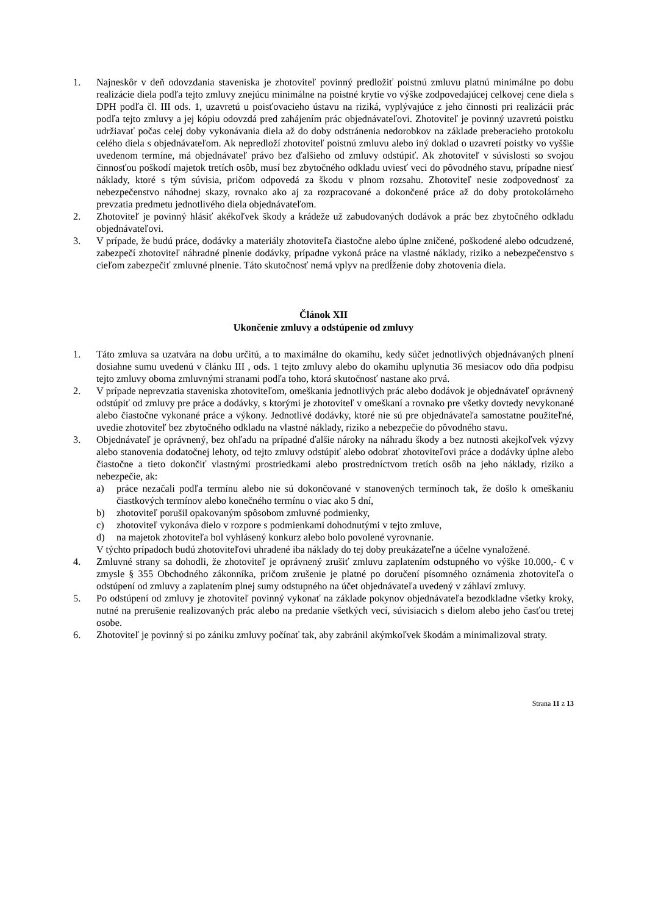1. Najneskôr v deň odovzdania staveniska je zhotoviteľ povinný predložiť poistnú zmluvu platnú minimálne po dobu realizácie diela podľa tejto zmluvy znejúcu minimálne na poistné krytie vo výške zodpovedajúcej celkovej cene diela s DPH podľa čl. III ods. 1, uzavretú u poisťovacieho ústavu na riziká, vyplývajúce z jeho činnosti pri realizácii prác podľa tejto zmluvy a jej kópiu odovzdá pred zahájením prác objednávateľovi. Zhotoviteľ je povinný uzavretú poistku udržiavať počas celej doby vykonávania diela až do doby odstránenia nedorobkov na základe preberacieho protokolu celého diela s objednávateľom. Ak nepredloží zhotoviteľ poistnú zmluvu alebo iný doklad o uzavretí poistky vo vyššie uvedenom termíne, má objednávateľ právo bez ďalšieho od zmluvy odstúpiť. Ak zhotoviteľ v súvislosti so svojou činnosťou poškodí majetok tretích osôb, musí bez zbytočného odkladu uviesť veci do pôvodného stavu, prípadne niesť náklady, ktoré s tým súvisia, pričom odpovedá za škodu v plnom rozsahu. Zhotoviteľ nesie zodpovednosť za nebezpečenstvo náhodnej skazy, rovnako ako aj za rozpracované a dokončené práce až do doby protokolárneho prevzatia predmetu jednotlivého diela objednávateľom.
2. Zhotoviteľ je povinný hlásiť akékoľvek škody a krádeže už zabudovaných dodávok a prác bez zbytočného odkladu objednávateľovi.
3. V prípade, že budú práce, dodávky a materiály zhotoviteľa čiastočne alebo úplne zničené, poškodené alebo odcudzené, zabezpečí zhotoviteľ náhradné plnenie dodávky, prípadne vykoná práce na vlastné náklady, riziko a nebezpečenstvo s cieľom zabezpečiť zmluvné plnenie. Táto skutočnosť nemá vplyv na predĺženie doby zhotovenia diela.
Článok XII
Ukončenie zmluvy a odstúpenie od zmluvy
1. Táto zmluva sa uzatvára na dobu určitú, a to maximálne do okamihu, kedy súčet jednotlivých objednávaných plnení dosiahne sumu uvedenú v článku III , ods. 1 tejto zmluvy alebo do okamihu uplynutia 36 mesiacov odo dňa podpisu tejto zmluvy oboma zmluvnými stranami podľa toho, ktorá skutočnosť nastane ako prvá.
2. V prípade neprevzatia staveniska zhotoviteľom, omeškania jednotlivých prác alebo dodávok je objednávateľ oprávnený odstúpiť od zmluvy pre práce a dodávky, s ktorými je zhotoviteľ v omeškaní a rovnako pre všetky dovtedy nevykonané alebo čiastočne vykonané práce a výkony. Jednotlivé dodávky, ktoré nie sú pre objednávateľa samostatne použiteľné, uvedie zhotoviteľ bez zbytočného odkladu na vlastné náklady, riziko a nebezpečie do pôvodného stavu.
3. Objednávateľ je oprávnený, bez ohľadu na prípadné ďalšie nároky na náhradu škody a bez nutnosti akejkoľvek výzvy alebo stanovenia dodatočnej lehoty, od tejto zmluvy odstúpiť alebo odobrať zhotoviteľovi práce a dodávky úplne alebo čiastočne a tieto dokončiť vlastnými prostriedkami alebo prostredníctvom tretích osôb na jeho náklady, riziko a nebezpečie, ak:
a) práce nezačali podľa termínu alebo nie sú dokončované v stanovených termínoch tak, že došlo k omeškaniu čiastkových termínov alebo konečného termínu o viac ako 5 dní,
b) zhotoviteľ porušil opakovaným spôsobom zmluvné podmienky,
c) zhotoviteľ vykonáva dielo v rozpore s podmienkami dohodnutými v tejto zmluve,
d) na majetok zhotoviteľa bol vyhlásený konkurz alebo bolo povolené vyrovnanie.
V týchto prípadoch budú zhotoviteľovi uhradené iba náklady do tej doby preukázateľne a účelne vynaložené.
4. Zmluvné strany sa dohodli, že zhotoviteľ je oprávnený zrušiť zmluvu zaplatením odstupného vo výške 10.000,- € v zmysle § 355 Obchodného zákonníka, pričom zrušenie je platné po doručení písomného oznámenia zhotoviteľa o odstúpení od zmluvy a zaplatením plnej sumy odstupného na účet objednávateľa uvedený v záhlaví zmluvy.
5. Po odstúpení od zmluvy je zhotoviteľ povinný vykonať na základe pokynov objednávateľa bezodkladne všetky kroky, nutné na prerušenie realizovaných prác alebo na predanie všetkých vecí, súvisiacich s dielom alebo jeho časťou tretej osobe.
6. Zhotoviteľ je povinný si po zániku zmluvy počínať tak, aby zabránil akýmkoľvek škodám a minimalizoval straty.
Strana 11 z 13